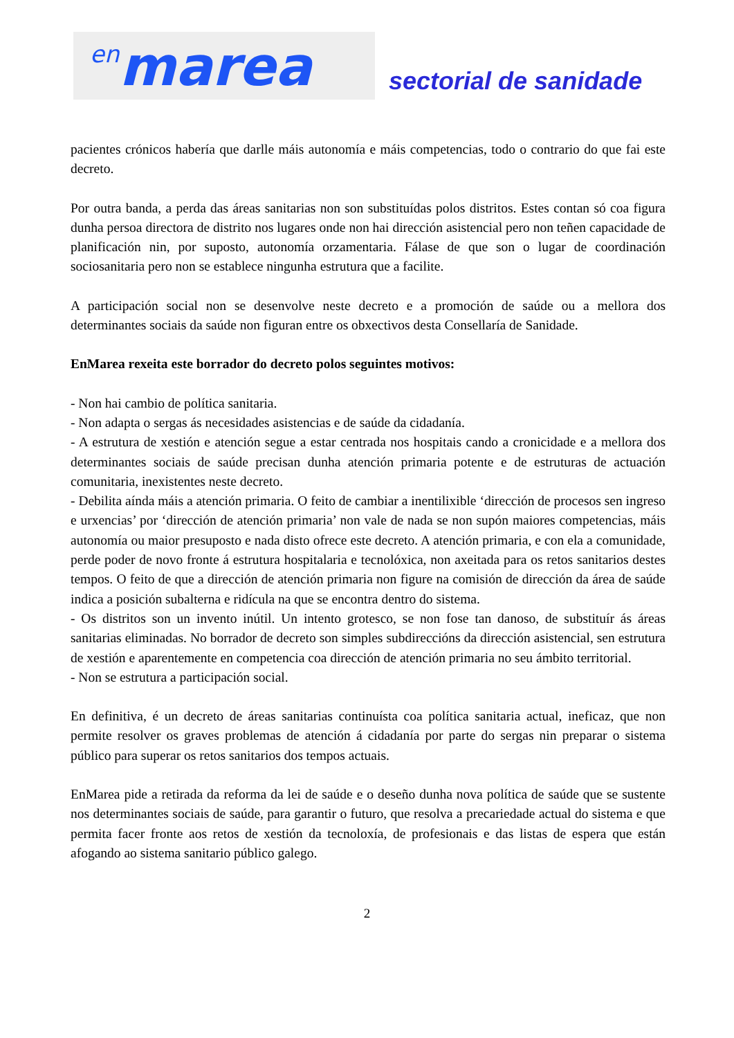en marea
sectorial de sanidade
pacientes crónicos habería que darlle máis autonomía e máis competencias, todo o contrario do que fai este decreto.
Por outra banda, a perda das áreas sanitarias non son substituídas polos distritos. Estes contan só coa figura dunha persoa directora de distrito nos lugares onde non hai dirección asistencial pero non teñen capacidade de planificación nin, por suposto, autonomía orzamentaria. Fálase de que son o lugar de coordinación sociosanitaria pero non se establece ningunha estrutura que a facilite.
A participación social non se desenvolve neste decreto e a promoción de saúde ou a mellora dos determinantes sociais da saúde non figuran entre os obxectivos desta Consellaría de Sanidade.
EnMarea rexeita este borrador do decreto polos seguintes motivos:
- Non hai cambio de política sanitaria.
- Non adapta o sergas ás necesidades asistencias e de saúde da cidadanía.
- A estrutura de xestión e atención segue a estar centrada nos hospitais cando a cronicidade e a mellora dos determinantes sociais de saúde precisan dunha atención primaria potente e de estruturas de actuación comunitaria, inexistentes neste decreto.
- Debilita aínda máis a atención primaria. O feito de cambiar a inentilixible ‘dirección de procesos sen ingreso e urxencias’ por ‘dirección de atención primaria’ non vale de nada se non supón maiores competencias, máis autonomía ou maior presuposto e nada disto ofrece este decreto. A atención primaria, e con ela a comunidade, perde poder de novo fronte á estrutura hospitalaria e tecnolóxica, non axeitada para os retos sanitarios destes tempos. O feito de que a dirección de atención primaria non figure na comisión de dirección da área de saúde indica a posición subalterna e ridícula na que se encontra dentro do sistema.
- Os distritos son un invento inútil. Un intento grotesco, se non fose tan danoso, de substituír ás áreas sanitarias eliminadas. No borrador de decreto son simples subdireccións da dirección asistencial, sen estrutura de xestión e aparentemente en competencia coa dirección de atención primaria no seu ámbito territorial.
- Non se estrutura a participación social.
En definitiva, é un decreto de áreas sanitarias continuísta coa política sanitaria actual, ineficaz, que non permite resolver os graves problemas de atención á cidadanía por parte do sergas nin preparar o sistema público para superar os retos sanitarios dos tempos actuais.
EnMarea pide a retirada da reforma da lei de saúde e o deseño dunha nova política de saúde que se sustente nos determinantes sociais de saúde, para garantir o futuro, que resolva a precariedade actual do sistema e que permita facer fronte aos retos de xestión da tecnoloxía, de profesionais e das listas de espera que están afogando ao sistema sanitario público galego.
2